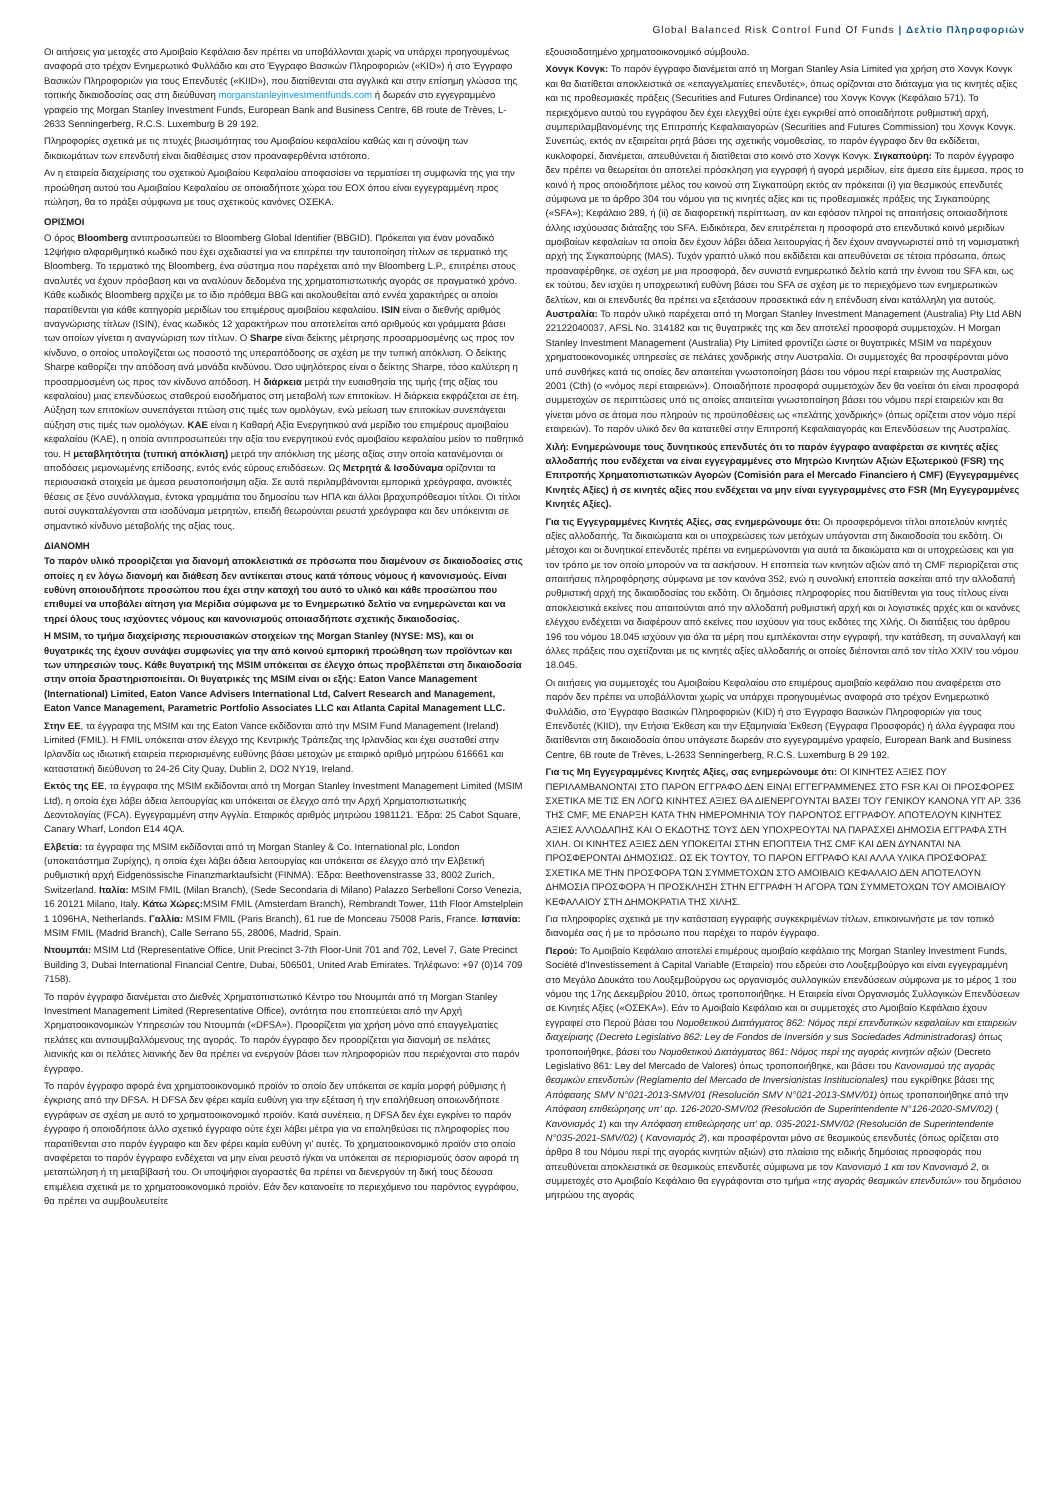Global Balanced Risk Control Fund Of Funds | Δελτίο Πληροφοριών
Οι αιτήσεις για μετοχές στο Αμοιβαίο Κεφάλαιο δεν πρέπει να υποβάλλονται χωρίς να υπάρχει προηγουμένως αναφορά στο τρέχον Ενημερωτικό Φυλλάδιο και στο Έγγραφο Βασικών Πληροφοριών («KID») ή στο Έγγραφο Βασικών Πληροφοριών για τους Επενδυτές («KIID»), που διατίθενται στα αγγλικά και στην επίσημη γλώσσα της τοπικής δικαιοδοσίας σας στη διεύθυνση morganstanleyinvestmentfunds.com ή δωρεάν στο εγγεγραμμένο γραφείο της Morgan Stanley Investment Funds, European Bank and Business Centre, 6B route de Trèves, L-2633 Senningerberg, R.C.S. Luxemburg B 29 192.
Πληροφορίες σχετικά με τις πτυχές βιωσιμότητας του Αμοιβαίου κεφαλαίου καθώς και η σύνοψη των δικαιωμάτων των επενδυτή είναι διαθέσιμες στον προαναφερθέντα ιστότοπο.
Αν η εταιρεία διαχείρισης του σχετικού Αμοιβαίου Κεφαλαίου αποφασίσει να τερματίσει τη συμφωνία της για την προώθηση αυτού του Αμοιβαίου Κεφαλαίου σε οποιαδήποτε χώρα του ΕΟΧ όπου είναι εγγεγραμμένη προς πώληση, θα το πράξει σύμφωνα με τους σχετικούς κανόνες ΟΣΕΚΑ.
ΟΡΙΣΜΟΙ
Ο όρος Bloomberg αντιπροσωπεύει το Bloomberg Global Identifier (BBGID). Πρόκειται για έναν μοναδικό 12ψήφιο αλφαριθμητικό κωδικό που έχει σχεδιαστεί για να επιτρέπει την ταυτοποίηση τίτλων σε τερματικό της Bloomberg. Το τερματικό της Bloomberg, ένα σύστημα που παρέχεται από την Bloomberg L.P., επιτρέπει στους αναλυτές να έχουν πρόσβαση και να αναλύουν δεδομένα της χρηματοπιστωτικής αγοράς σε πραγματικό χρόνο. Κάθε κωδικός Bloomberg αρχίζει με το ίδιο πρόθεμα BBG και ακολουθείται από εννέα χαρακτήρες οι οποίοι παρατίθενται για κάθε κατηγορία μεριδίων του επιμέρους αμοιβαίου κεφαλαίου. ISIN είναι ο διεθνής αριθμός αναγνώρισης τίτλων (ISIN), ένας κωδικός 12 χαρακτήρων που αποτελείται από αριθμούς και γράμματα βάσει των οποίων γίνεται η αναγνώριση των τίτλων. Ο Sharpe είναι δείκτης μέτρησης προσαρμοσμένης ως προς τον κίνδυνο, ο οποίος υπολογίζεται ως ποσοστό της υπεραπόδοσης σε σχέση με την τυπική απόκλιση. Ο δείκτης Sharpe καθορίζει την απόδοση ανά μονάδα κινδύνου. Όσο υψηλότερος είναι ο δείκτης Sharpe, τόσο καλύτερη η προσαρμοσμένη ως προς τον κίνδυνο απόδοση. Η διάρκεια μετρά την ευαισθησία της τιμής (της αξίας του κεφαλαίου) μιας επενδύσεως σταθερού εισοδήματος στη μεταβολή των επιτοκίων. Η διάρκεια εκφράζεται σε έτη. Αύξηση των επιτοκίων συνεπάγεται πτώση στις τιμές των ομολόγων, ενώ μείωση των επιτοκίων συνεπάγεται αύξηση στις τιμές των ομολόγων. ΚΑΕ είναι η Καθαρή Αξία Ενεργητικού ανά μερίδιο του επιμέρους αμοιβαίου κεφαλαίου (ΚΑΕ), η οποία αντιπροσωπεύει την αξία του ενεργητικού ενός αμοιβαίου κεφαλαίου μείον το παθητικό του. Η μεταβλητότητα (τυπική απόκλιση) μετρά την απόκλιση της μέσης αξίας στην οποία κατανέμονται οι αποδόσεις μεμονωμένης επίδοσης, εντός ενός εύρους επιδόσεων. Ως Μετρητά & Ισοδύναμα ορίζονται τα περιουσιακά στοιχεία με άμεσα ρευστοποιήσιμη αξία. Σε αυτά περιλαμβάνονται εμπορικά χρεόγραφα, ανοικτές θέσεις σε ξένο συνάλλαγμα, έντοκα γραμμάτια του δημοσίου των ΗΠΑ και άλλοι βραχυπρόθεσμοι τίτλοι. Οι τίτλοι αυτοί συγκαταλέγονται στα ισοδύναμα μετρητών, επειδή θεωρούνται ρευστά χρεόγραφα και δεν υπόκεινται σε σημαντικό κίνδυνο μεταβολής της αξίας τους.
ΔΙΑΝΟΜΗ
Το παρόν υλικό προορίζεται για διανομή αποκλειστικά σε πρόσωπα που διαμένουν σε δικαιοδοσίες στις οποίες η εν λόγω διανομή και διάθεση δεν αντίκειται στους κατά τόπους νόμους ή κανονισμούς. Είναι ευθύνη οποιουδήποτε προσώπου που έχει στην κατοχή του αυτό το υλικό και κάθε προσώπου που επιθυμεί να υποβάλει αίτηση για Μερίδια σύμφωνα με το Ενημερωτικό δελτίο να ενημερώνεται και να τηρεί όλους τους ισχύοντες νόμους και κανονισμούς οποιασδήποτε σχετικής δικαιοδοσίας.
Η MSIM, το τμήμα διαχείρισης περιουσιακών στοιχείων της Morgan Stanley (NYSE: MS), και οι θυγατρικές της έχουν συνάψει συμφωνίες για την από κοινού εμπορική προώθηση των προϊόντων και των υπηρεσιών τους. Κάθε θυγατρική της MSIM υπόκειται σε έλεγχο όπως προβλέπεται στη δικαιοδοσία στην οποία δραστηριοποιείται. Οι θυγατρικές της MSIM είναι οι εξής: Eaton Vance Management (International) Limited, Eaton Vance Advisers International Ltd, Calvert Research and Management, Eaton Vance Management, Parametric Portfolio Associates LLC και Atlanta Capital Management LLC.
Στην ΕΕ, τα έγγραφα της MSIM και της Eaton Vance εκδίδονται από την MSIM Fund Management (Ireland) Limited (FMIL). Η FMIL υπόκειται στον έλεγχο της Κεντρικής Τράπεζας της Ιρλανδίας και έχει συσταθεί στην Ιρλανδία ως ιδιωτική εταιρεία περιορισμένης ευθύνης βάσει μετοχών με εταιρικό αριθμό μητρώου 616661 και καταστατική διεύθυνση το 24-26 City Quay, Dublin 2, DO2 NY19, Ireland.
Εκτός της ΕΕ, τα έγγραφα της MSIM εκδίδονται από τη Morgan Stanley Investment Management Limited (MSIM Ltd), η οποία έχει λάβει άδεια λειτουργίας και υπόκειται σε έλεγχο από την Αρχή Χρηματοπιστωτικής Δεοντολογίας (FCA). Εγγεγραμμένη στην Αγγλία. Εταιρικός αριθμός μητρώου 1981121. Έδρα: 25 Cabot Square, Canary Wharf, London E14 4QA.
Ελβετία: τα έγγραφα της MSIM εκδίδονται από τη Morgan Stanley & Co. International plc, London (υποκατάστημα Ζυρίχης), η οποία έχει λάβει άδεια λειτουργίας και υπόκειται σε έλεγχο από την Ελβετική ρυθμιστική αρχή Eidgenössische Finanzmarktaufsicht (FINMA). Έδρα: Beethovenstrasse 33, 8002 Zurich, Switzerland. Ιταλία: MSIM FMIL (Milan Branch), (Sede Secondaria di Milano) Palazzo Serbelloni Corso Venezia, 16 20121 Milano, Italy. Κάτω Χώρες: MSIM FMIL (Amsterdam Branch), Rembrandt Tower, 11th Floor Amstelplein 1 1096HA, Netherlands. Γαλλία: MSIM FMIL (Paris Branch), 61 rue de Monceau 75008 Paris, France. Ισπανία: MSIM FMIL (Madrid Branch), Calle Serrano 55, 28006, Madrid, Spain.
Ντουμπάι: MSIM Ltd (Representative Office, Unit Precinct 3-7th Floor-Unit 701 and 702, Level 7, Gate Precinct Building 3, Dubai International Financial Centre, Dubai, 506501, United Arab Emirates. Τηλέφωνο: +97 (0)14 709 7158).
Το παρόν έγγραφο διανέμεται στο Διεθνές Χρηματοπιστωτικό Κέντρο του Ντουμπάι από τη Morgan Stanley Investment Management Limited (Representative Office), οντότητα που εποπτεύεται από την Αρχή Χρηματοοικονομικών Υπηρεσιών του Ντουμπάι («DFSA»). Προορίζεται για χρήση μόνο από επαγγελματίες πελάτες και αντισυμβαλλόμενους της αγοράς. Το παρόν έγγραφο δεν προορίζεται για διανομή σε πελάτες λιανικής και οι πελάτες λιανικής δεν θα πρέπει να ενεργούν βάσει των πληροφοριών που περιέχονται στο παρόν έγγραφο.
Το παρόν έγγραφο αφορά ένα χρηματοοικονομικό προϊόν το οποίο δεν υπόκειται σε καμία μορφή ρύθμισης ή έγκρισης από την DFSA. Η DFSA δεν φέρει καμία ευθύνη για την εξέταση ή την επαλήθευση οποιωνδήποτε εγγράφων σε σχέση με αυτό το χρηματοοικονομικό προϊόν. Κατά συνέπεια, η DFSA δεν έχει εγκρίνει το παρόν έγγραφο ή οποιοδήποτε άλλο σχετικό έγγραφο ούτε έχει λάβει μέτρα για να επαληθεύσει τις πληροφορίες που παρατίθενται στο παρόν έγγραφο και δεν φέρει καμία ευθύνη γι' αυτές. Το χρηματοοικονομικό προϊόν στο οποίο αναφέρεται το παρόν έγγραφο ενδέχεται να μην είναι ρευστό ή/και να υπόκειται σε περιορισμούς όσον αφορά τη μεταπώληση ή τη μεταβίβασή του. Οι υποψήφιοι αγοραστές θα πρέπει να διενεργούν τη δική τους δέουσα επιμέλεια σχετικά με το χρηματοοικονομικό προϊόν. Εάν δεν κατανοείτε το περιεχόμενο του παρόντος εγγράφου, θα πρέπει να συμβουλευτείτε
εξουσιοδοτημένο χρηματοοικονομικό σύμβουλο.
Χονγκ Κονγκ: Το παρόν έγγραφο διανέμεται από τη Morgan Stanley Asia Limited για χρήση στο Χονγκ Κονγκ και θα διατίθεται αποκλειστικά σε «επαγγελματίες επενδυτές», όπως ορίζονται στο διάταγμα για τις κινητές αξίες και τις προθεσμιακές πράξεις (Securities and Futures Ordinance) του Χονγκ Κονγκ (Κεφάλαιο 571). Το περιεχόμενο αυτού του εγγράφου δεν έχει ελεγχθεί ούτε έχει εγκριθεί από οποιαδήποτε ρυθμιστική αρχή, συμπεριλαμβανομένης της Επιτροπής Κεφαλαιαγορών (Securities and Futures Commission) του Χονγκ Κονγκ. Συνεπώς, εκτός αν εξαιρείται ρητά βάσει της σχετικής νομοθεσίας, το παρόν έγγραφο δεν θα εκδίδεται, κυκλοφορεί, διανέμεται, απευθύνεται ή διατίθεται στο κοινό στο Χονγκ Κονγκ. Σιγκαπούρη: Το παρόν έγγραφο δεν πρέπει να θεωρείται ότι αποτελεί πρόσκληση για εγγραφή ή αγορά μεριδίων, είτε άμεσα είτε έμμεσα, προς το κοινό ή προς οποιοδήποτε μέλος του κοινού στη Σιγκαπούρη εκτός αν πρόκειται (i) για θεσμικούς επενδυτές σύμφωνα με το άρθρο 304 του νόμου για τις κινητές αξίες και τις προθεσμιακές πράξεις της Σιγκαπούρης («SFA»); Κεφάλαιο 289, ή (ii) σε διαφορετική περίπτωση, αν και εφόσον πληροί τις απαιτήσεις οποιασδήποτε άλλης ισχύουσας διάταξης του SFA. Ειδικότερα, δεν επιτρέπεται η προσφορά στο επενδυτικό κοινό μεριδίων αμοιβαίων κεφαλαίων τα οποία δεν έχουν λάβει άδεια λειτουργίας ή δεν έχουν αναγνωριστεί από τη νομισματική αρχή της Σιγκαπούρης (MAS). Τυχόν γραπτό υλικό που εκδίδεται και απευθύνεται σε τέτοια πρόσωπα, όπως προαναφέρθηκε, σε σχέση με μια προσφορά, δεν συνιστά ενημερωτικό δελτίο κατά την έννοια του SFA και, ως εκ τούτου, δεν ισχύει η υποχρεωτική ευθύνη βάσει του SFA σε σχέση με το περιεχόμενο των ενημερωτικών δελτίων, και οι επενδυτές θα πρέπει να εξετάσουν προσεκτικά εάν η επένδυση είναι κατάλληλη για αυτούς. Αυστραλία: Το παρόν υλικό παρέχεται από τη Morgan Stanley Investment Management (Australia) Pty Ltd ABN 22122040037, AFSL No. 314182 και τις θυγατρικές της και δεν αποτελεί προσφορά συμμετοχών. Η Morgan Stanley Investment Management (Australia) Pty Limited φροντίζει ώστε οι θυγατρικές MSIM να παρέχουν χρηματοοικονομικές υπηρεσίες σε πελάτες χονδρικής στην Αυστραλία. Οι συμμετοχές θα προσφέρονται μόνο υπό συνθήκες κατά τις οποίες δεν απαιτείται γνωστοποίηση βάσει του νόμου περί εταιρειών της Αυστραλίας 2001 (Cth) (ο «νόμος περί εταιρειών»). Οποιαδήποτε προσφορά συμμετοχών δεν θα νοείται ότι είναι προσφορά συμμετοχών σε περιπτώσεις υπό τις οποίες απαιτείται γνωστοποίηση βάσει του νόμου περί εταιρειών και θα γίνεται μόνο σε άτομα που πληρούν τις προϋποθέσεις ως «πελάτης χονδρικής» (όπως ορίζεται στον νόμο περί εταιρειών). Το παρόν υλικό δεν θα κατατεθεί στην Επιτροπή Κεφαλαιαγοράς και Επενδύσεων της Αυστραλίας.
Χιλή: Ενημερώνουμε τους δυνητικούς επενδυτές ότι το παρόν έγγραφο αναφέρεται σε κινητές αξίες αλλοδαπής που ενδέχεται να είναι εγγεγραμμένες στο Μητρώο Κινητών Αξιών Εξωτερικού (FSR) της Επιτροπής Χρηματοπιστωτικών Αγορών (Comisión para el Mercado Financiero ή CMF) (Εγγεγραμμένες Κινητές Αξίες) ή σε κινητές αξίες που ενδέχεται να μην είναι εγγεγραμμένες στο FSR (Μη Εγγεγραμμένες Κινητές Αξίες).
Για τις Εγγεγραμμένες Κινητές Αξίες, σας ενημερώνουμε ότι: Οι προσφερόμενοι τίτλοι αποτελούν κινητές αξίες αλλοδαπής. Τα δικαιώματα και οι υποχρεώσεις των μετόχων υπάγονται στη δικαιοδοσία του εκδότη. Οι μέτοχοι και οι δυνητικοί επενδυτές πρέπει να ενημερώνονται για αυτά τα δικαιώματα και οι υποχρεώσεις και για τον τρόπο με τον οποίο μπορούν να τα ασκήσουν. Η εποπτεία των κινητών αξιών από τη CMF περιορίζεται στις απαιτήσεις πληροφόρησης σύμφωνα με τον κανόνα 352, ενώ η συνολική εποπτεία ασκείται από την αλλοδαπή ρυθμιστική αρχή της δικαιοδοσίας του εκδότη. Οι δημόσιες πληροφορίες που διατίθενται για τους τίτλους είναι αποκλειστικά εκείνες που απαιτούνται από την αλλοδαπή ρυθμιστική αρχή και οι λογιστικές αρχές και οι κανόνες ελέγχου ενδέχεται να διαφέρουν από εκείνες που ισχύουν για τους εκδότες της Χιλής. Οι διατάξεις του άρθρου 196 του νόμου 18.045 ισχύουν για όλα τα μέρη που εμπλέκονται στην εγγραφή, την κατάθεση, τη συναλλαγή και άλλες πράξεις που σχετίζονται με τις κινητές αξίες αλλοδαπής οι οποίες διέπονται από τον τίτλο XXIV του νόμου 18.045.
Οι αιτήσεις για συμμετοχές του Αμοιβαίου Κεφαλαίου στο επιμέρους αμοιβαίο κεφάλαιο που αναφέρεται στο παρόν δεν πρέπει να υποβάλλονται χωρίς να υπάρχει προηγουμένως αναφορά στο τρέχον Ενημερωτικό Φυλλάδιο, στο Έγγραφο Βασικών Πληροφοριών (KID) ή στο Έγγραφο Βασικών Πληροφοριών για τους Επενδυτές (KIID), την Ετήσια Έκθεση και την Εξαμηνιαία Έκθεση (Έγγραφα Προσφοράς) ή άλλα έγγραφα που διατίθενται στη δικαιοδοσία όπου υπάγεστε δωρεάν στο εγγεγραμμένο γραφείο, European Bank and Business Centre, 6B route de Trèves, L-2633 Senningerberg, R.C.S. Luxemburg B 29 192.
Για τις Μη Εγγεγραμμένες Κινητές Αξίες, σας ενημερώνουμε ότι: ΟΙ ΚΙΝΗΤΕΣ ΑΞΙΕΣ ΠΟΥ ΠΕΡΙΛΑΜΒΑΝΟΝΤΑΙ ΣΤΟ ΠΑΡΟΝ ΕΓΓΡΑΦΟ ΔΕΝ ΕΙΝΑΙ ΕΓΓΕΓΡΑΜΜΕΝΕΣ ΣΤΟ FSR ΚΑΙ ΟΙ ΠΡΟΣΦΟΡΕΣ ΣΧΕΤΙΚΑ ΜΕ ΤΙΣ ΕΝ ΛΟΓΩ ΚΙΝΗΤΕΣ ΑΞΙΕΣ ΘΑ ΔΙΕΝΕΡΓΟΥΝΤΑΙ ΒΑΣΕΙ ΤΟΥ ΓΕΝΙΚΟΥ ΚΑΝΟΝΑ ΥΠ' ΑΡ. 336 ΤΗΣ CMF, ΜΕ ΕΝΑΡΞΗ ΚΑΤΑ ΤΗΝ ΗΜΕΡΟΜΗΝΙΑ ΤΟΥ ΠΑΡΟΝΤΟΣ ΕΓΓΡΑΦΟΥ. ΑΠΟΤΕΛΟΥΝ ΚΙΝΗΤΕΣ ΑΞΙΕΣ ΑΛΛΟΔΑΠΗΣ ΚΑΙ Ο ΕΚΔΟΤΗΣ ΤΟΥΣ ΔΕΝ ΥΠΟΧΡΕΟΥΤΑΙ ΝΑ ΠΑΡΑΣΧΕΙ ΔΗΜΟΣΙΑ ΕΓΓΡΑΦΑ ΣΤΗ ΧΙΛΗ. ΟΙ ΚΙΝΗΤΕΣ ΑΞΙΕΣ ΔΕΝ ΥΠΟΚΕΙΤΑΙ ΣΤΗΝ ΕΠΟΠΤΕΙΑ ΤΗΣ CMF ΚΑΙ ΔΕΝ ΔΥΝΑΝΤΑΙ ΝΑ ΠΡΟΣΦΕΡΟΝΤΑΙ ΔΗΜΟΣΙΩΣ. ΩΣ ΕΚ ΤΟΥΤΟΥ, ΤΟ ΠΑΡΟΝ ΕΓΓΡΑΦΟ ΚΑΙ ΑΛΛΑ ΥΛΙΚΑ ΠΡΟΣΦΟΡΑΣ ΣΧΕΤΙΚΑ ΜΕ ΤΗΝ ΠΡΟΣΦΟΡΑ ΤΩΝ ΣΥΜΜΕΤΟΧΩΝ ΣΤΟ ΑΜΟΙΒΑΙΟ ΚΕΦΑΛΑΙΟ ΔΕΝ ΑΠΟΤΕΛΟΥΝ ΔΗΜΟΣΙΑ ΠΡΟΣΦΟΡΑ Ή ΠΡΟΣΚΛΗΣΗ ΣΤΗΝ ΕΓΓΡΑΦΗ Ή ΑΓΟΡΑ ΤΩΝ ΣΥΜΜΕΤΟΧΩΝ ΤΟΥ ΑΜΟΙΒΑΙΟΥ ΚΕΦΑΛΑΙΟΥ ΣΤΗ ΔΗΜΟΚΡΑΤΙΑ ΤΗΣ ΧΙΛΗΣ.
Για πληροφορίες σχετικά με την κατάσταση εγγραφής συγκεκριμένων τίτλων, επικοινωνήστε με τον τοπικό διανομέα σας ή με το πρόσωπο που παρέχει το παρόν έγγραφο.
Περού: Το Αμοιβαίο Κεφάλαιο αποτελεί επιμέρους αμοιβαίο κεφάλαιο της Morgan Stanley Investment Funds, Société d'Investissement à Capital Variable (Εταιρεία) που εδρεύει στο Λουξεμβούργο και είναι εγγεγραμμένη στο Μεγάλο Δουκάτο του Λουξεμβούργου ως οργανισμός συλλογικών επενδύσεων σύμφωνα με το μέρος 1 του νόμου της 17ης Δεκεμβρίου 2010, όπως τροποποιήθηκε. Η Εταιρεία είναι Οργανισμός Συλλογικών Επενδύσεων σε Κινητές Αξίες («ΟΣΕΚΑ»). Εάν το Αμοιβαίο Κεφάλαιο και οι συμμετοχές στο Αμοιβαίο Κεφάλαιο έχουν εγγραφεί στο Περού βάσει του Νομοθετικού Διατάγματος 862: Νόμος περί επενδυτικών κεφαλαίων και εταιρειών διαχείρισης (Decreto Legislativo 862: Ley de Fondos de Inversión y sus Sociedades Administradoras) όπως τροποποιήθηκε, βάσει του Νομοθετικού Διατάγματος 861: Νόμος περί της αγοράς κινητών αξιών (Decreto Legislativo 861: Ley del Mercado de Valores) όπως τροποποιήθηκε, και βάσει του Κανονισμού της αγοράς θεσμικών επενδυτών (Reglamento del Mercado de Inversionistas Institucionales) που εγκρίθηκε βάσει της Απόφασης SMV N°021-2013-SMV/01 (Resolución SMV N°021-2013-SMV/01) όπως τροποποιήθηκε από την Απόφαση επιθεώρησης υπ' αρ. 126-2020-SMV/02 (Resolución de Superintendente N°126-2020-SMV/02) ( Κανονισμός 1) και την Απόφαση επιθεώρησης υπ' αρ. 035-2021-SMV/02 (Resolución de Superintendente N°035-2021-SMV/02) ( Κανονισμός 2), και προσφέρονται μόνο σε θεσμικούς επενδυτές (όπως ορίζεται στο άρθρο 8 του Νόμου περί της αγοράς κινητών αξιών) στο πλαίσιο της ειδικής δημόσιας προσφοράς που απευθύνεται αποκλειστικά σε θεσμικούς επενδυτές σύμφωνα με τον Κανονισμό 1 και τον Κανονισμό 2, οι συμμετοχές στο Αμοιβαίο Κεφάλαιο θα εγγράφονται στο τμήμα «της αγοράς θεσμικών επενδυτών» του δημόσιου μητρώου της αγοράς